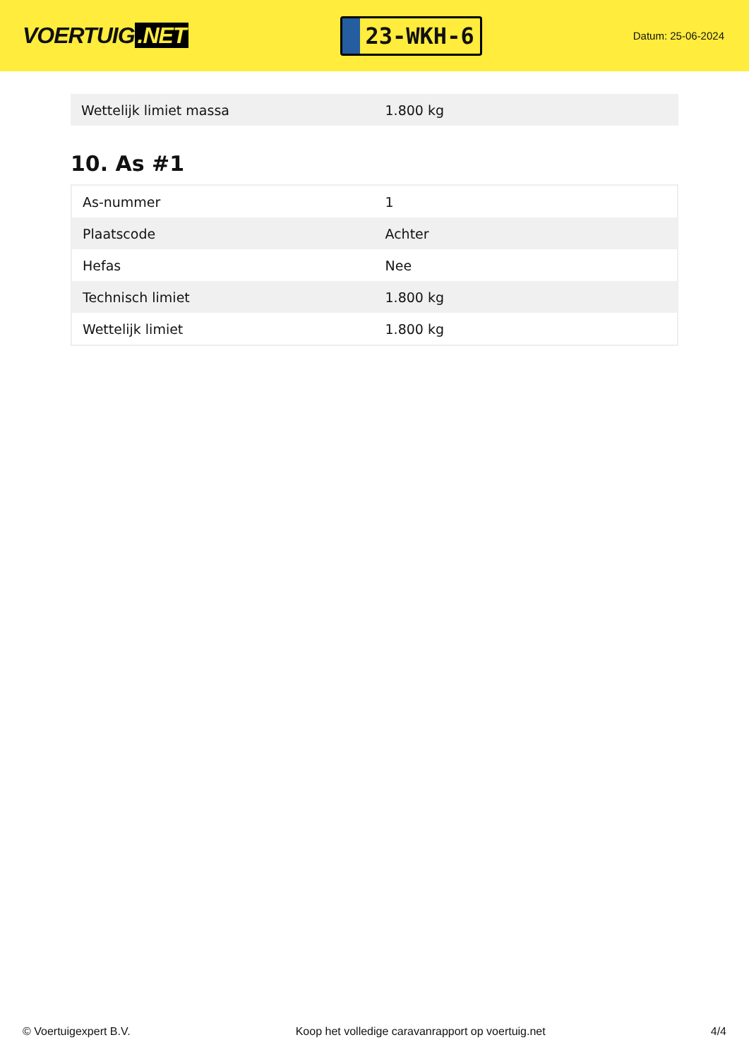VOERTUIG.NET
23-WKH-6
Datum: 25-06-2024
| Wettelijk limiet massa | 1.800 kg |
10. As #1
| As-nummer | 1 |
| Plaatscode | Achter |
| Hefas | Nee |
| Technisch limiet | 1.800 kg |
| Wettelijk limiet | 1.800 kg |
© Voertuigexpert B.V. Koop het volledige caravanrapport op voertuig.net 4/4